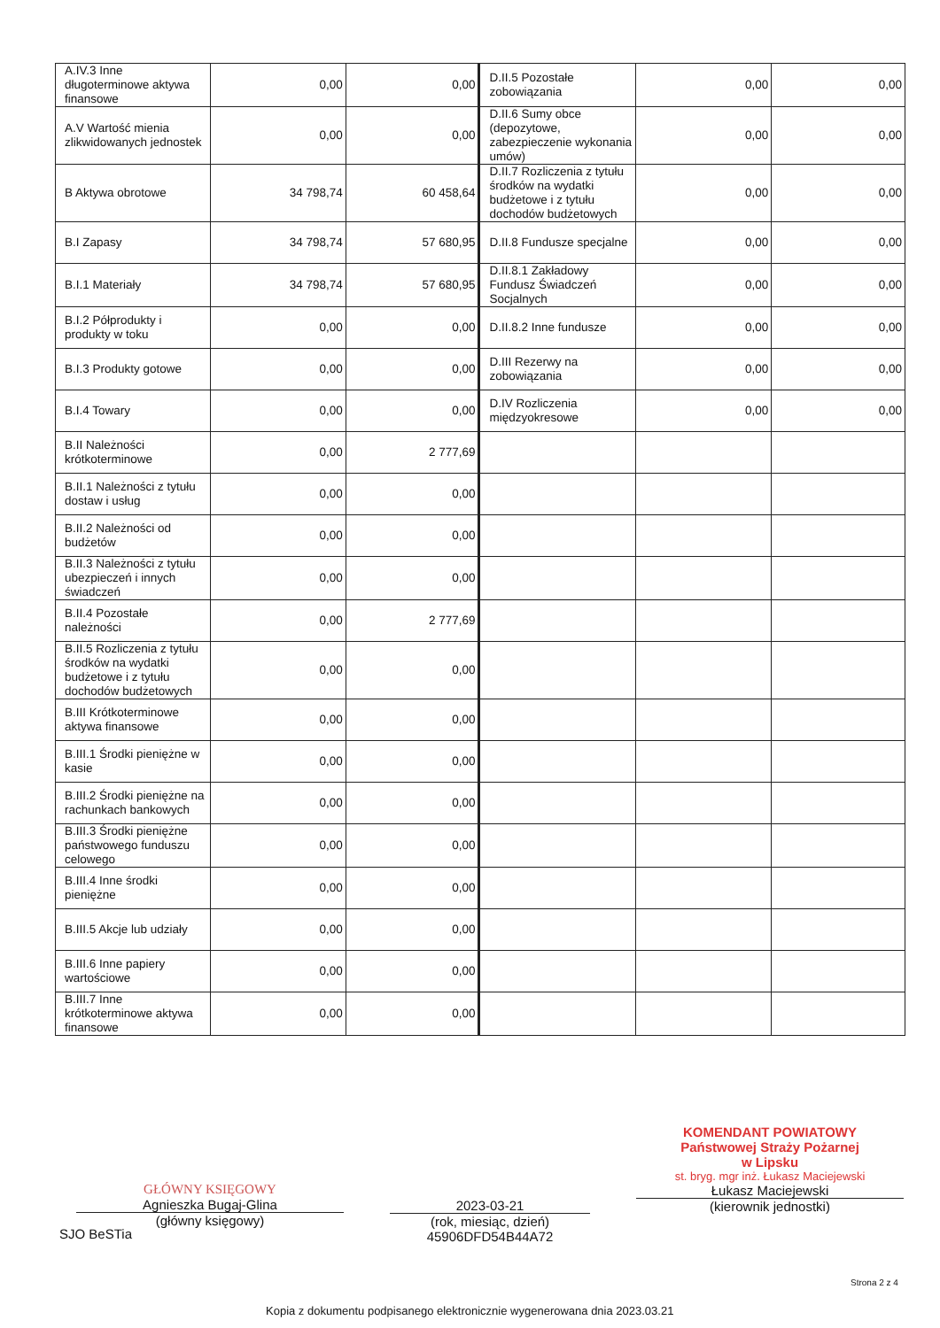| A.IV.3 Inne długoterminowe aktywa finansowe | 0,00 | 0,00 | D.II.5 Pozostałe zobowiązania | 0,00 | 0,00 |
| A.V Wartość mienia zlikwidowanych jednostek | 0,00 | 0,00 | D.II.6 Sumy obce (depozytowe, zabezpieczenie wykonania umów) | 0,00 | 0,00 |
| B Aktywa obrotowe | 34 798,74 | 60 458,64 | D.II.7 Rozliczenia z tytułu środków na wydatki budżetowe i z tytułu dochodów budżetowych | 0,00 | 0,00 |
| B.I Zapasy | 34 798,74 | 57 680,95 | D.II.8 Fundusze specjalne | 0,00 | 0,00 |
| B.I.1 Materiały | 34 798,74 | 57 680,95 | D.II.8.1 Zakładowy Fundusz Świadczeń Socjalnych | 0,00 | 0,00 |
| B.I.2 Półprodukty i produkty w toku | 0,00 | 0,00 | D.II.8.2 Inne fundusze | 0,00 | 0,00 |
| B.I.3 Produkty gotowe | 0,00 | 0,00 | D.III Rezerwy na zobowiązania | 0,00 | 0,00 |
| B.I.4 Towary | 0,00 | 0,00 | D.IV Rozliczenia międzyokresowe | 0,00 | 0,00 |
| B.II Należności krótkoterminowe | 0,00 | 2 777,69 | | | |
| B.II.1 Należności z tytułu dostaw i usług | 0,00 | 0,00 | | | |
| B.II.2 Należności od budżetów | 0,00 | 0,00 | | | |
| B.II.3 Należności z tytułu ubezpieczeń i innych świadczeń | 0,00 | 0,00 | | | |
| B.II.4 Pozostałe należności | 0,00 | 2 777,69 | | | |
| B.II.5 Rozliczenia z tytułu środków na wydatki budżetowe i z tytułu dochodów budżetowych | 0,00 | 0,00 | | | |
| B.III Krótkoterminowe aktywa finansowe | 0,00 | 0,00 | | | |
| B.III.1 Środki pieniężne w kasie | 0,00 | 0,00 | | | |
| B.III.2 Środki pieniężne na rachunkach bankowych | 0,00 | 0,00 | | | |
| B.III.3 Środki pieniężne państwowego funduszu celowego | 0,00 | 0,00 | | | |
| B.III.4 Inne środki pieniężne | 0,00 | 0,00 | | | |
| B.III.5 Akcje lub udziały | 0,00 | 0,00 | | | |
| B.III.6 Inne papiery wartościowe | 0,00 | 0,00 | | | |
| B.III.7 Inne krótkoterminowe aktywa finansowe | 0,00 | 0,00 | | | |
GŁÓWNY KSIĘGOWY
Agnieszka Bugaj-Glina
(główny księgowy)
2023-03-21
(rok, miesiąc, dzień)
45906DFD54B44A72
KOMENDANT POWIATOWY
Państwowej Straży Pożarnej
w Lipsku
st. bryg. mgr inż. Łukasz Maciejewski
Łukasz Maciejewski
(kierownik jednostki)
SJO BeSTia
Strona 2 z 4
Kopia z dokumentu podpisanego elektronicznie wygenerowana dnia 2023.03.21